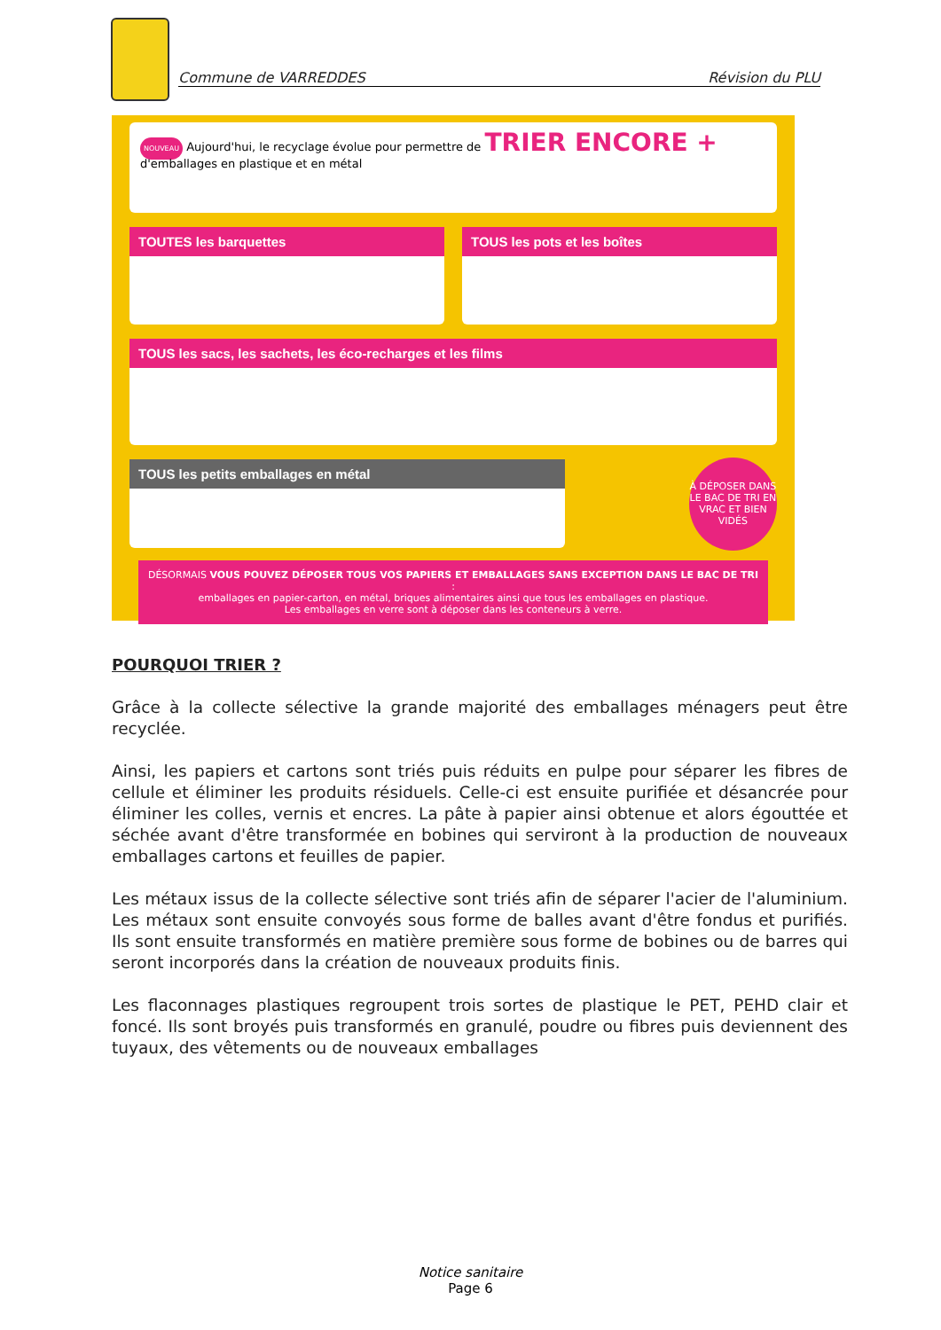Commune de VARREDDES Révision du PLU
NOUVEAU Aujourd'hui, le recyclage évolue pour permettre de TRIER ENCORE +
d'emballages en plastique et en métal
TOUTES les barquettes TOUS les pots et les boîtes
TOUS les sacs, les sachets, les éco-recharges et les films
TOUS les petits emballages en métal
À DÉPOSER DANS LE BAC DE TRI EN VRAC ET BIEN VIDÉS
DÉSORMAIS VOUS POUVEZ DÉPOSER TOUS VOS PAPIERS ET EMBALLAGES SANS EXCEPTION DANS LE BAC DE TRI :
emballages en papier-carton, en métal, briques alimentaires ainsi que tous les emballages en plastique.
Les emballages en verre sont à déposer dans les conteneurs à verre.
POURQUOI TRIER ?
Grâce à la collecte sélective la grande majorité des emballages ménagers peut être recyclée.
Ainsi, les papiers et cartons sont triés puis réduits en pulpe pour séparer les fibres de cellule et éliminer les produits résiduels. Celle-ci est ensuite purifiée et désancrée pour éliminer les colles, vernis et encres. La pâte à papier ainsi obtenue et alors égouttée et séchée avant d'être transformée en bobines qui serviront à la production de nouveaux emballages cartons et feuilles de papier.
Les métaux issus de la collecte sélective sont triés afin de séparer l'acier de l'aluminium. Les métaux sont ensuite convoyés sous forme de balles avant d'être fondus et purifiés. Ils sont ensuite transformés en matière première sous forme de bobines ou de barres qui seront incorporés dans la création de nouveaux produits finis.
Les flaconnages plastiques regroupent trois sortes de plastique le PET, PEHD clair et foncé. Ils sont broyés puis transformés en granulé, poudre ou fibres puis deviennent des tuyaux, des vêtements ou de nouveaux emballages
Notice sanitaire
Page 6